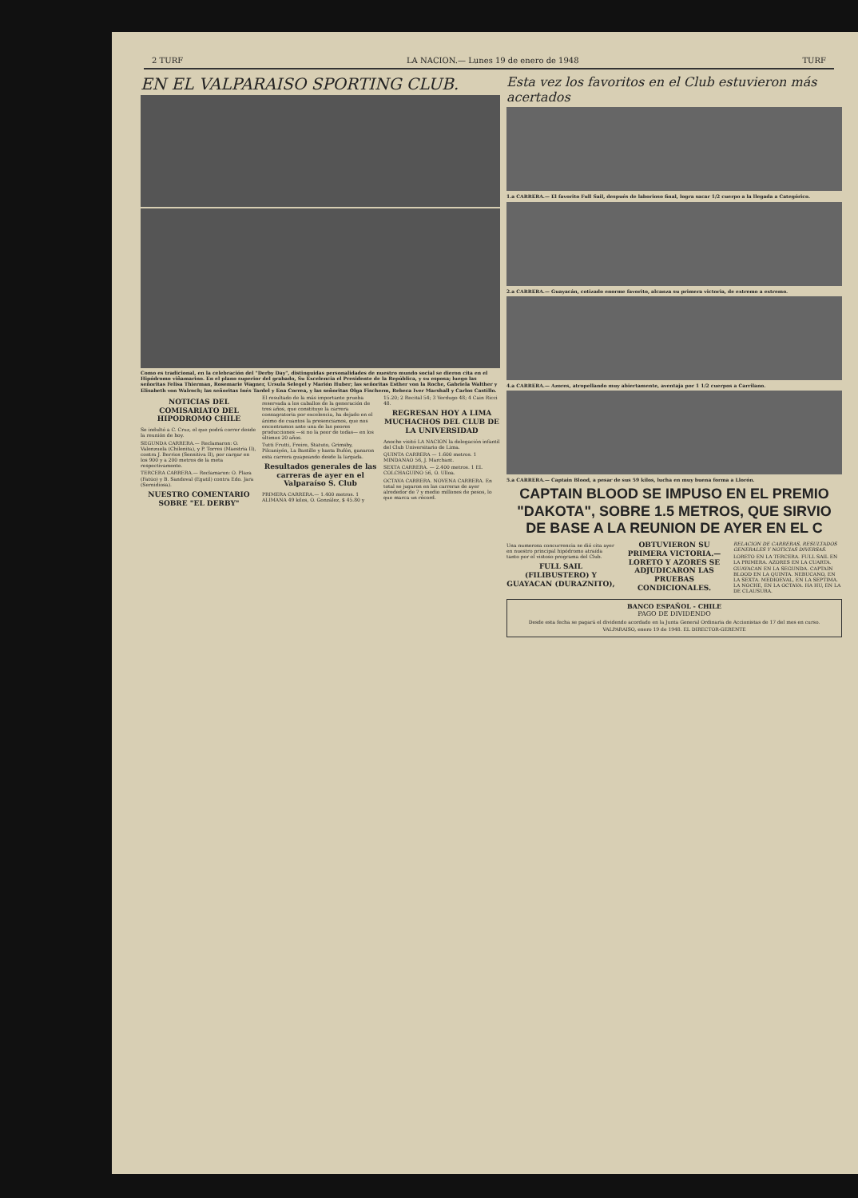2 TURF LA NACION.— Lunes 19 de enero de 1948 TURF
EN EL VALPARAISO SPORTING CLUB.
Como es tradicional, en la celebración del "Derby Day", distinguidas personalidades de nuestro mundo social se dieron cita en el Hipódromo viñamarino. En el plano superior del grabado, Su Excelencia el Presidente de la República, y su esposa; luego las señoritas Felisa Thierman, Rosemarie Wagner, Ursula Selegel y Marión Huber; las señoritas Esther von la Roche, Gabriela Walther y Elisabeth von Walroch; las señoritas Inés Tardel y Ena Correa, y las señoritas Olga Fischerm, Rebeca Iver Marshall y Carlos Castillo.
NOTICIAS DEL COMISARIATO DEL HIPODROMO CHILE
Se indultó a C. Cruz, el que podrá correr desde la reunión de hoy.
SEGUNDA CARRERA.— Reclamaron: O. Valenzuela (Chilenita), y P. Torres (Maestria II), contra J. Berrios (Sensitiva II), por cargar en los 900 y a 200 metros de la meta respectivamente.
TERCERA CARRERA.— Reclamaron: O. Plaza (Fatúo) y B. Sandoval (Egatil) contra Edo. Jara (Sernidiosa).
NUESTRO COMENTARIO SOBRE "EL DERBY"
El resultado de la más importante prueba reservada a los caballos de la generación de tres años, que constituye la carrera consagratoria por excelencia, ha dejado en el ánimo de cuantos la presenciamos, que nos encontramos ante una de las peores producciones —si no la peor de todas— en los últimos 20 años.
Tutti Frutti, Freire, Statuto, Grimsby, Pilcaniyén, La Bastille y hasta Bufón, ganaron esta carrera guapeando desde la largada.
Resultados generales de las carreras de ayer en el Valparaíso S. Club
PRIMERA CARRERA.— 1.400 metros. 1 ALIMANA 49 kilos, O. González, $ 45.80 y 15.20; 2 Recital 54; 3 Verdugo 48; 4 Cain Ricci 48.
REGRESAN HOY A LIMA MUCHACHOS DEL CLUB DE LA UNIVERSIDAD
Anoche visitó LA NACION la delegación infantil del Club Universitario de Lima.
QUINTA CARRERA — 1.600 metros. 1 MINDANAO 56, J. Marchant.
SEXTA CARRERA. — 2.400 metros. 1 EL COLCHAGUINO 56, O. Ulloa.
OCTAVA CARRERA. NOVENA CARRERA. En total se jugaron en las carreras de ayer alrededor de 7 y medio millones de pesos, lo que marca un récord.
Esta vez los favoritos en el Club estuvieron más acertados
1.a CARRERA.— El favorito Full Sail, después de laborioso final, logra sacar 1/2 cuerpo a la llegada a Categórico.
2.a CARRERA.— Guayacán, cotizado enorme favorito, alcanza su primera victoria, de extremo a extremo.
4.a CARRERA.— Azores, atropellando muy abiertamente, aventaja por 1 1/2 cuerpos a Carrilano.
5.a CARRERA.— Captain Blood, a pesar de sus 59 kilos, lucha en muy buena forma a Llorón.
CAPTAIN BLOOD SE IMPUSO EN EL PREMIO "DAKOTA", SOBRE 1.5 METROS, QUE SIRVIO DE BASE A LA REUNION DE AYER EN EL C
Una numerosa concurrencia se dió cita ayer en nuestro principal hipódromo atraída tanto por el vistoso programa del Club.
FULL SAIL (FILIBUSTERO) Y GUAYACAN (DURAZNITO), OBTUVIERON SU PRIMERA VICTORIA.— LORETO Y AZORES SE ADJUDICARON LAS PRUEBAS CONDICIONALES.
RELACION DE CARRERAS, RESULTADOS GENERALES Y NOTICIAS DIVERSAS.
LORETO EN LA TERCERA. FULL SAIL EN LA PRIMERA. AZORES EN LA CUARTA. GUAYACAN EN LA SEGUNDA. CAPTAIN BLOOD EN LA QUINTA. NEBUCANO, EN LA SEXTA. MEDIOEVAL, EN LA SEPTIMA. LA NOCHE, EN LA OCTAVA. HA HU, EN LA DE CLAUSURA.
BANCO ESPAÑOL - CHILE
PAGO DE DIVIDENDO
Desde esta fecha se pagará el dividendo acordado en la Junta General Ordinaria de Accionistas de 17 del mes en curso.
VALPARAISO, enero 19 de 1948. EL DIRECTOR-GERENTE